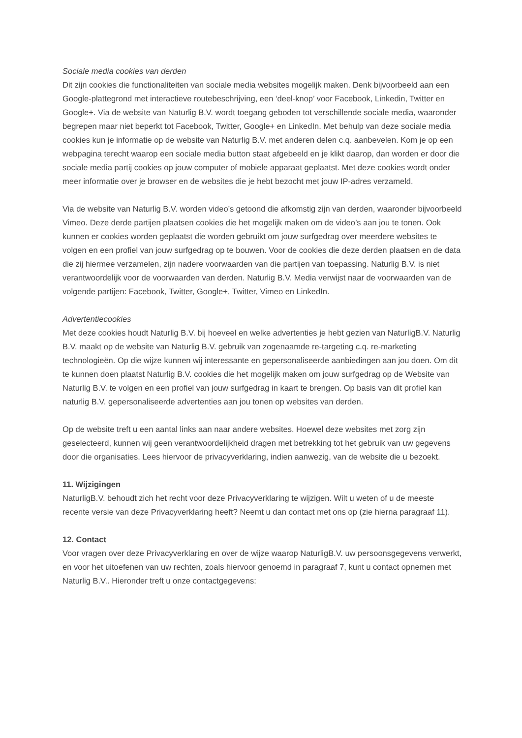Sociale media cookies van derden
Dit zijn cookies die functionaliteiten van sociale media websites mogelijk maken. Denk bijvoorbeeld aan een Google-plattegrond met interactieve routebeschrijving, een ‘deel-knop’ voor Facebook, Linkedin, Twitter en Google+. Via de website van Naturlig B.V. wordt toegang geboden tot verschillende sociale media, waaronder begrepen maar niet beperkt tot Facebook, Twitter, Google+ en LinkedIn. Met behulp van deze sociale media cookies kun je informatie op de website van Naturlig B.V. met anderen delen c.q. aanbevelen. Kom je op een webpagina terecht waarop een sociale media button staat afgebeeld en je klikt daarop, dan worden er door die sociale media partij cookies op jouw computer of mobiele apparaat geplaatst. Met deze cookies wordt onder meer informatie over je browser en de websites die je hebt bezocht met jouw IP-adres verzameld.
Via de website van Naturlig B.V. worden video’s getoond die afkomstig zijn van derden, waaronder bijvoorbeeld Vimeo. Deze derde partijen plaatsen cookies die het mogelijk maken om de video’s aan jou te tonen. Ook kunnen er cookies worden geplaatst die worden gebruikt om jouw surfgedrag over meerdere websites te volgen en een profiel van jouw surfgedrag op te bouwen. Voor de cookies die deze derden plaatsen en de data die zij hiermee verzamelen, zijn nadere voorwaarden van die partijen van toepassing. Naturlig B.V. is niet verantwoordelijk voor de voorwaarden van derden. Naturlig B.V. Media verwijst naar de voorwaarden van de volgende partijen: Facebook, Twitter, Google+, Twitter, Vimeo en LinkedIn.
Advertentiecookies
Met deze cookies houdt Naturlig B.V. bij hoeveel en welke advertenties je hebt gezien van NaturligB.V. Naturlig B.V. maakt op de website van Naturlig B.V. gebruik van zogenaamde re-targeting c.q. re-marketing technologieën. Op die wijze kunnen wij interessante en gepersonaliseerde aanbiedingen aan jou doen. Om dit te kunnen doen plaatst Naturlig B.V. cookies die het mogelijk maken om jouw surfgedrag op de Website van Naturlig B.V. te volgen en een profiel van jouw surfgedrag in kaart te brengen. Op basis van dit profiel kan naturlig B.V. gepersonaliseerde advertenties aan jou tonen op websites van derden.
Op de website treft u een aantal links aan naar andere websites. Hoewel deze websites met zorg zijn geselecteerd, kunnen wij geen verantwoordelijkheid dragen met betrekking tot het gebruik van uw gegevens door die organisaties. Lees hiervoor de privacyverklaring, indien aanwezig, van de website die u bezoekt.
11. Wijzigingen
NaturligB.V. behoudt zich het recht voor deze Privacyverklaring te wijzigen. Wilt u weten of u de meeste recente versie van deze Privacyverklaring heeft? Neemt u dan contact met ons op (zie hierna paragraaf 11).
12. Contact
Voor vragen over deze Privacyverklaring en over de wijze waarop NaturligB.V. uw persoonsgegevens verwerkt, en voor het uitoefenen van uw rechten, zoals hiervoor genoemd in paragraaf 7, kunt u contact opnemen met Naturlig B.V.. Hieronder treft u onze contactgegevens: